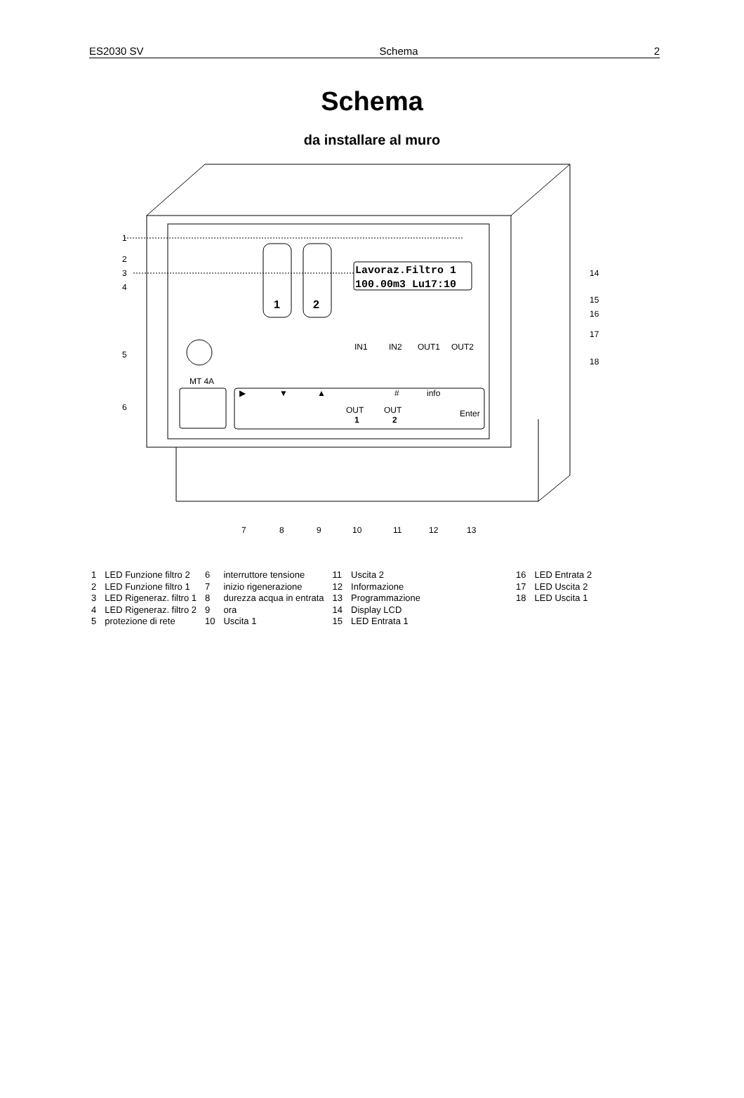ES2030 SV Schema 2
Schema
da installare al muro
1
2
3
4
5
6
Lavoraz.Filtro 1
100.00m3 Lu17:10
14
15
16
17
18
1
2
IN1
IN2
OUT1
OUT2
MT 4A
▶
▼
▲
#
info
OUT
1
OUT
2
Enter
7
8
9
10
11
12
13
| 1 | LED Funzione filtro 2 | 6 | interruttore tensione | 11 | Uscita 2 | 16 | LED Entrata 2 |
| 2 | LED Funzione filtro 1 | 7 | inizio rigenerazione | 12 | Informazione | 17 | LED Uscita 2 |
| 3 | LED Rigeneraz. filtro 1 | 8 | durezza acqua in entrata | 13 | Programmazione | 18 | LED Uscita 1 |
| 4 | LED Rigeneraz. filtro 2 | 9 | ora | 14 | Display LCD | | |
| 5 | protezione di rete | 10 | Uscita 1 | 15 | LED Entrata 1 | | |